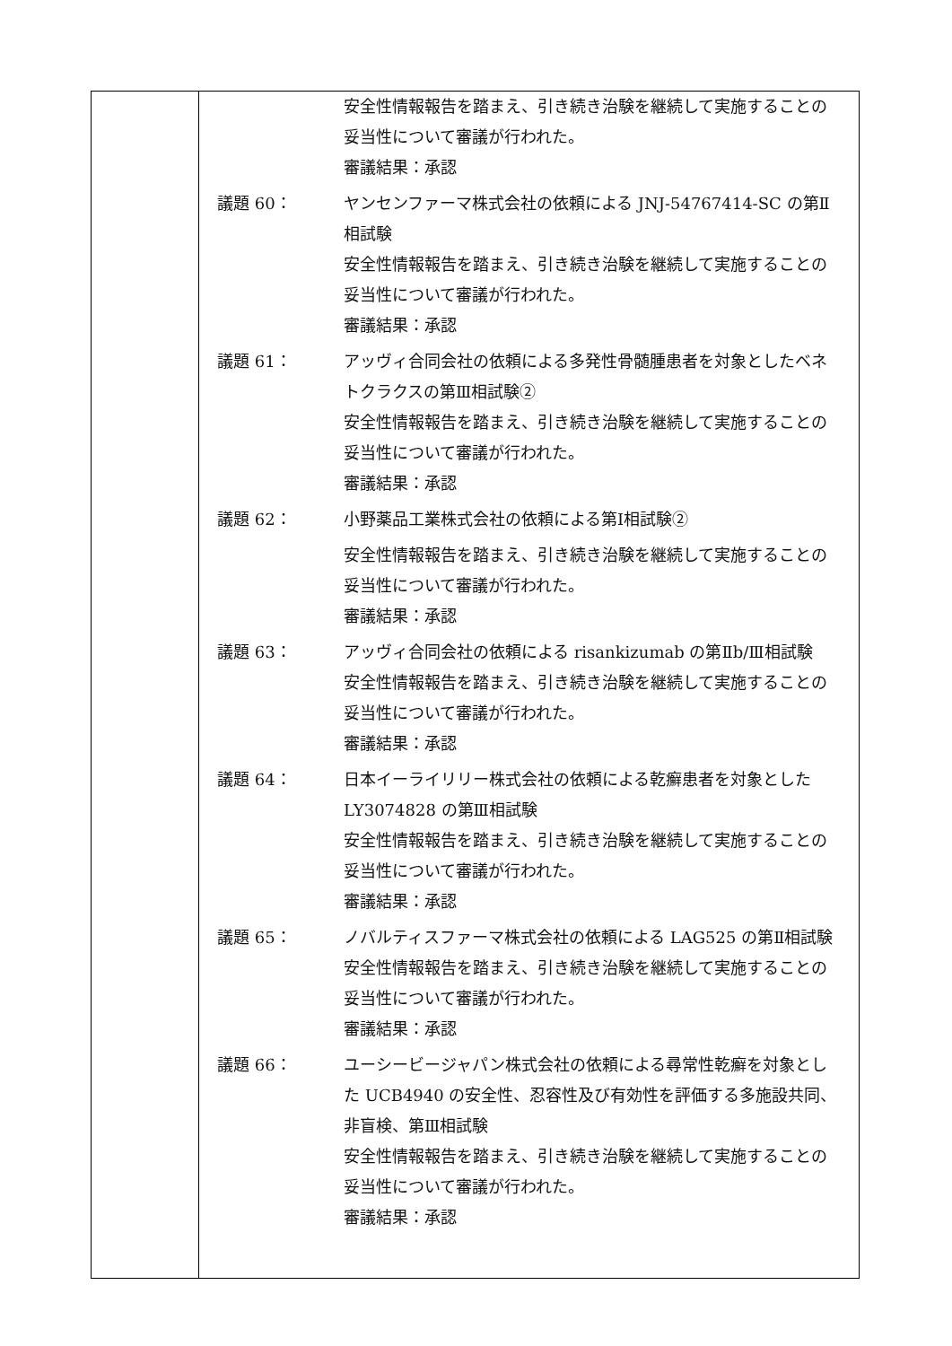| | 安全性情報報告を踏まえ、引き続き治験を継続して実施することの妥当性について審議が行われた。 審議結果：承認 議題 60： ヤンセンファーマ株式会社の依頼による JNJ-54767414-SC の第Ⅱ相試験 安全性情報報告を踏まえ、引き続き治験を継続して実施することの妥当性について審議が行われた。 審議結果：承認 議題 61： アッヴィ合同会社の依頼による多発性骨髄腫患者を対象としたベネトクラクスの第Ⅲ相試験② 安全性情報報告を踏まえ、引き続き治験を継続して実施することの妥当性について審議が行われた。 審議結果：承認 議題 62： 小野薬品工業株式会社の依頼による第Ⅰ相試験② 安全性情報報告を踏まえ、引き続き治験を継続して実施することの妥当性について審議が行われた。 審議結果：承認 議題 63： アッヴィ合同会社の依頼による risankizumab の第Ⅱb/Ⅲ相試験 安全性情報報告を踏まえ、引き続き治験を継続して実施することの妥当性について審議が行われた。 審議結果：承認 議題 64： 日本イーライリリー株式会社の依頼による乾癬患者を対象とした LY3074828 の第Ⅲ相試験 安全性情報報告を踏まえ、引き続き治験を継続して実施することの妥当性について審議が行われた。 審議結果：承認 議題 65： ノバルティスファーマ株式会社の依頼による LAG525 の第Ⅱ相試験 安全性情報報告を踏まえ、引き続き治験を継続して実施することの妥当性について審議が行われた。 審議結果：承認 議題 66： ユーシービージャパン株式会社の依頼による尋常性乾癬を対象とした UCB4940 の安全性、忍容性及び有効性を評価する多施設共同、非盲検、第Ⅲ相試験 安全性情報報告を踏まえ、引き続き治験を継続して実施することの妥当性について審議が行われた。 審議結果：承認 |